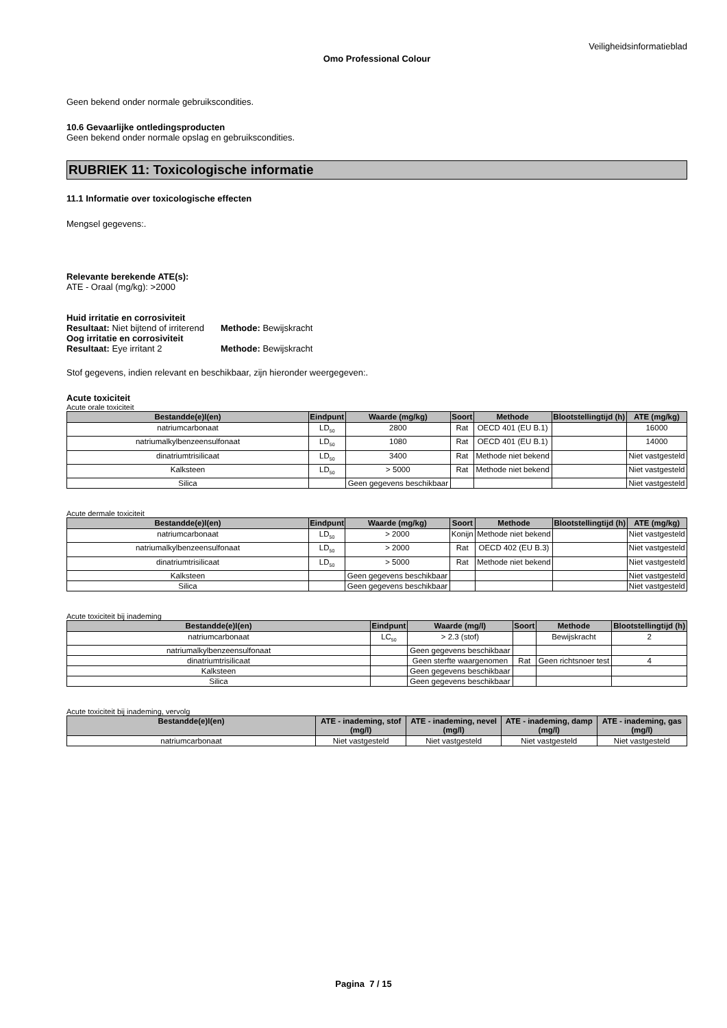Veiligheidsinformatieblad
Omo Professional Colour
Geen bekend onder normale gebruikscondities.
10.6 Gevaarlijke ontledingsproducten
Geen bekend onder normale opslag en gebruikscondities.
RUBRIEK 11: Toxicologische informatie
11.1 Informatie over toxicologische effecten
Mengsel gegevens:.
Relevante berekende ATE(s):
ATE - Oraal (mg/kg): >2000
Huid irritatie en corrosiviteit
Resultaat: Niet bijtend of irriterend
Methode: Bewijskracht
Oog irritatie en corrosiviteit
Resultaat: Eye irritant 2 Methode: Bewijskracht
Stof gegevens, indien relevant en beschikbaar, zijn hieronder weergegeven:.
Acute toxiciteit
Acute orale toxiciteit
| Bestandde(e)l(en) | Eindpunt | Waarde (mg/kg) | Soort | Methode | Blootstellingtijd (h) | ATE (mg/kg) |
| --- | --- | --- | --- | --- | --- | --- |
| natriumcarbonaat | LD<sub>50</sub> | 2800 | Rat | OECD 401 (EU B.1) | | 16000 |
| natriumalkylbenzeensulfonaat | LD<sub>50</sub> | 1080 | Rat | OECD 401 (EU B.1) | | 14000 |
| dinatriumtrisilicaat | LD<sub>50</sub> | 3400 | Rat | Methode niet bekend | | Niet vastgesteld |
| Kalksteen | LD<sub>50</sub> | > 5000 | Rat | Methode niet bekend | | Niet vastgesteld |
| Silica | | Geen gegevens beschikbaar | | | | Niet vastgesteld |
Acute dermale toxiciteit
| Bestandde(e)l(en) | Eindpunt | Waarde (mg/kg) | Soort | Methode | Blootstellingtijd (h) | ATE (mg/kg) |
| --- | --- | --- | --- | --- | --- | --- |
| natriumcarbonaat | LD<sub>50</sub> | > 2000 | Konijn | Methode niet bekend | | Niet vastgesteld |
| natriumalkylbenzeensulfonaat | LD<sub>50</sub> | > 2000 | Rat | OECD 402 (EU B.3) | | Niet vastgesteld |
| dinatriumtrisilicaat | LD<sub>50</sub> | > 5000 | Rat | Methode niet bekend | | Niet vastgesteld |
| Kalksteen | | Geen gegevens beschikbaar | | | | Niet vastgesteld |
| Silica | | Geen gegevens beschikbaar | | | | Niet vastgesteld |
Acute toxiciteit bij inademing
| Bestandde(e)l(en) | Eindpunt | Waarde (mg/l) | Soort | Methode | Blootstellingtijd (h) |
| --- | --- | --- | --- | --- | --- |
| natriumcarbonaat | LC<sub>50</sub> | > 2.3 (stof) | | Bewijskracht | 2 |
| natriumalkylbenzeensulfonaat | | Geen gegevens beschikbaar | | | |
| dinatriumtrisilicaat | | Geen sterfte waargenomen | Rat | Geen richtsnoer test | 4 |
| Kalksteen | | Geen gegevens beschikbaar | | | |
| Silica | | Geen gegevens beschikbaar | | | |
Acute toxiciteit bij inademing, vervolg
| Bestandde(e)l(en) | ATE - inademing, stof (mg/l) | ATE - inademing, nevel (mg/l) | ATE - inademing, damp (mg/l) | ATE - inademing, gas (mg/l) |
| --- | --- | --- | --- | --- |
| natriumcarbonaat | Niet vastgesteld | Niet vastgesteld | Niet vastgesteld | Niet vastgesteld |
Pagina 7 / 15